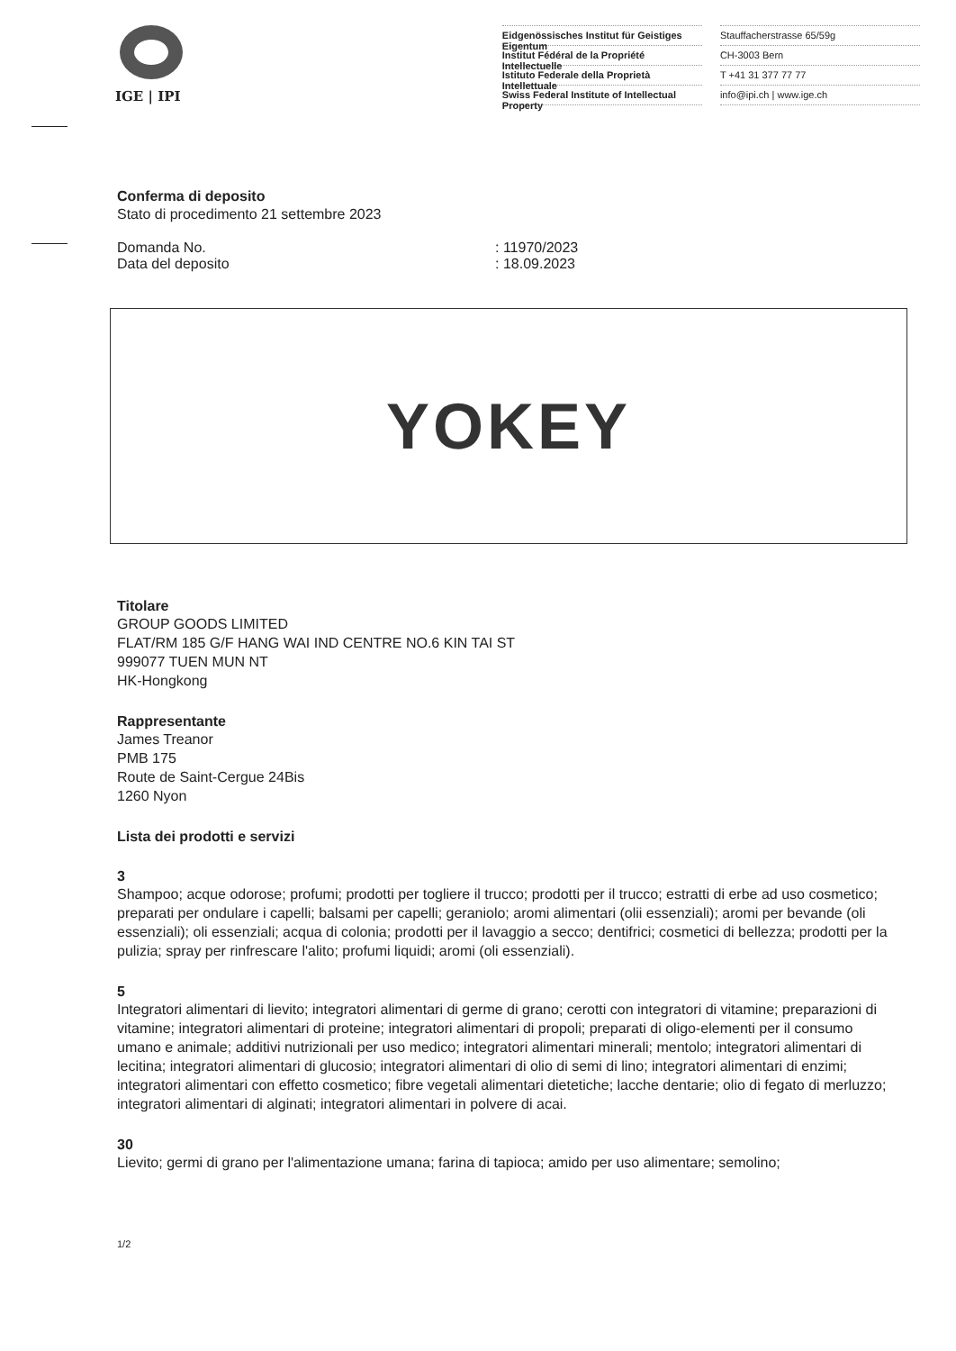IGE | IPI
Eidgenössisches Institut für Geistiges Eigentum
Institut Fédéral de la Propriété Intellectuelle
Istituto Federale della Proprietà Intellettuale
Swiss Federal Institute of Intellectual Property
Stauffacherstrasse 65/59g
CH-3003 Bern
T +41 31 377 77 77
info@ipi.ch | www.ige.ch
Conferma di deposito
Stato di procedimento 21 settembre 2023
Domanda No. : 11970/2023
Data del deposito : 18.09.2023
YOKEY
Titolare
GROUP GOODS LIMITED
FLAT/RM 185 G/F HANG WAI IND CENTRE NO.6 KIN TAI ST
999077 TUEN MUN NT
HK-Hongkong
Rappresentante
James Treanor
PMB 175
Route de Saint-Cergue 24Bis
1260 Nyon
Lista dei prodotti e servizi
3
Shampoo; acque odorose; profumi; prodotti per togliere il trucco; prodotti per il trucco; estratti di erbe ad uso cosmetico; preparati per ondulare i capelli; balsami per capelli; geraniolo; aromi alimentari (olii essenziali); aromi per bevande (oli essenziali); oli essenziali; acqua di colonia; prodotti per il lavaggio a secco; dentifrici; cosmetici di bellezza; prodotti per la pulizia; spray per rinfrescare l'alito; profumi liquidi; aromi (oli essenziali).
5
Integratori alimentari di lievito; integratori alimentari di germe di grano; cerotti con integratori di vitamine; preparazioni di vitamine; integratori alimentari di proteine; integratori alimentari di propoli; preparati di oligo-elementi per il consumo umano e animale; additivi nutrizionali per uso medico; integratori alimentari minerali; mentolo; integratori alimentari di lecitina; integratori alimentari di glucosio; integratori alimentari di olio di semi di lino; integratori alimentari di enzimi; integratori alimentari con effetto cosmetico; fibre vegetali alimentari dietetiche; lacche dentarie; olio di fegato di merluzzo; integratori alimentari di alginati; integratori alimentari in polvere di acai.
30
Lievito; germi di grano per l'alimentazione umana; farina di tapioca; amido per uso alimentare; semolino;
1/2